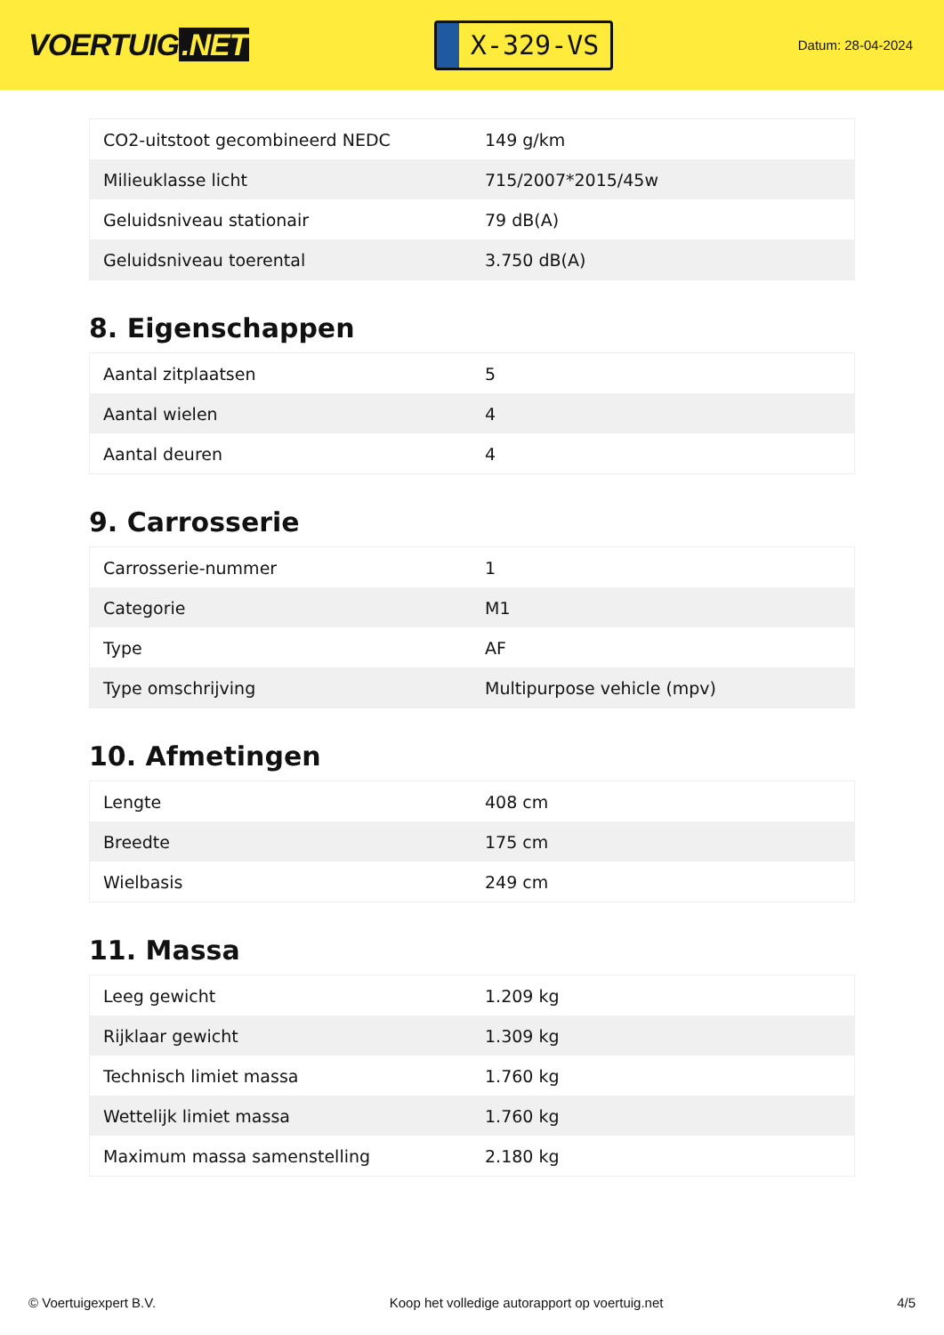VOERTUIG.NET
X-329-VS
Datum: 28-04-2024
| CO2-uitstoot gecombineerd NEDC | 149 g/km |
| Milieuklasse licht | 715/2007*2015/45w |
| Geluidsniveau stationair | 79 dB(A) |
| Geluidsniveau toerental | 3.750 dB(A) |
8. Eigenschappen
| Aantal zitplaatsen | 5 |
| Aantal wielen | 4 |
| Aantal deuren | 4 |
9. Carrosserie
| Carrosserie-nummer | 1 |
| Categorie | M1 |
| Type | AF |
| Type omschrijving | Multipurpose vehicle (mpv) |
10. Afmetingen
| Lengte | 408 cm |
| Breedte | 175 cm |
| Wielbasis | 249 cm |
11. Massa
| Leeg gewicht | 1.209 kg |
| Rijklaar gewicht | 1.309 kg |
| Technisch limiet massa | 1.760 kg |
| Wettelijk limiet massa | 1.760 kg |
| Maximum massa samenstelling | 2.180 kg |
© Voertuigexpert B.V. Koop het volledige autorapport op voertuig.net 4/5